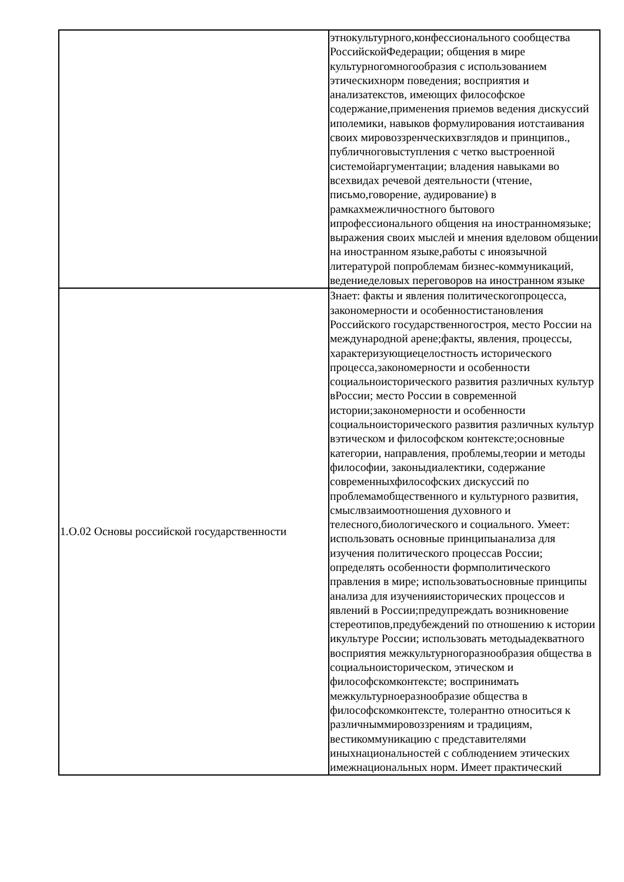| | этнокультурного,конфессионального сообщества РоссийскойФедерации; общения в мире культурногомногообразия с использованием этическихнорм поведения; восприятия и анализатекстов, имеющих философское содержание,применения приемов ведения дискуссий иполемики, навыков формулирования иотстаивания своих мировоззренческихвзглядов и принципов., публичноговыступления с четко выстроенной системойаргументации; владения навыками во всехвидах речевой деятельности (чтение, письмо,говорение, аудирование) в рамкахмежличностного бытового ипрофессионального общения на иностранномязыке; выражения своих мыслей и мнения вделовом общении на иностранном языке,работы с иноязычной литературой попроблемам бизнес-коммуникаций, ведениеделовых переговоров на иностранном языке |
| 1.О.02 Основы российской государственности | Знает: факты и явления политическогопроцесса, закономерности и особенностистановления Российского государственногостроя, место России на международной арене;факты, явления, процессы, характеризующиецелостность исторического процесса,закономерности и особенности социальноисторического развития различных культур вРоссии; место России в современной истории;закономерности и особенности социальноисторического развития различных культур вэтическом и философском контексте;основные категории, направления, проблемы,теории и методы философии, законыдиалектики, содержание современныхфилософских дискуссий по проблемамобщественного и культурного развития, смыслвзаимоотношения духовного и телесного,биологического и социального. Умеет: использовать основные принципыанализа для изучения политического процессав России; определять особенности формполитического правления в мире; использоватьосновные принципы анализа для изученияисторических процессов и явлений в России;предупреждать возникновение стереотипов,предубеждений по отношению к истории икультуре России; использовать методыадекватного восприятия межкультурногоразнообразия общества в социальноисторическом, этическом и философскомконтексте; воспринимать межкультурноеразнообразие общества в философскомконтексте, толерантно относиться к различныммировоззрениям и традициям, вестикоммуникацию с представителями иныхнациональностей с соблюдением этических имежнациональных норм. Имеет практический |